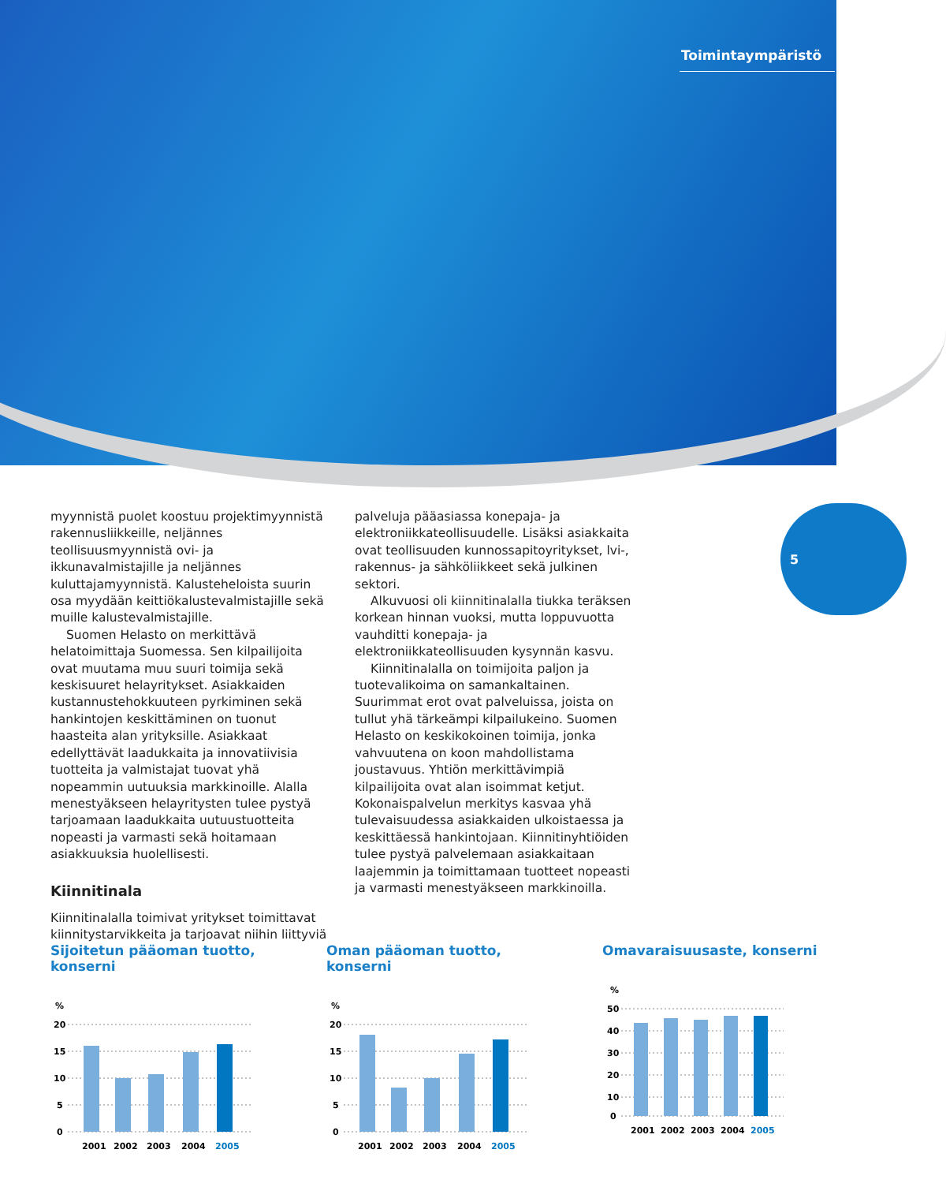Toimintaympäristö
5
myynnistä puolet koostuu projektimyynnistä rakennusliikkeille, neljännes teollisuusmyynnistä ovi- ja ikkunavalmistajille ja neljännes kuluttajamyynnistä. Kalusteheloista suurin osa myydään keittiökalustevalmistajille sekä muille kalustevalmistajille.
Suomen Helasto on merkittävä helatoimittaja Suomessa. Sen kilpailijoita ovat muutama muu suuri toimija sekä keskisuuret helayritykset. Asiakkaiden kustannustehokkuuteen pyrkiminen sekä hankintojen keskittäminen on tuonut haasteita alan yrityksille. Asiakkaat edellyttävät laadukkaita ja innovatiivisia tuotteita ja valmistajat tuovat yhä nopeammin uutuuksia markkinoille. Alalla menestyäkseen helayritysten tulee pystyä tarjoamaan laadukkaita uutuustuotteita nopeasti ja varmasti sekä hoitamaan asiakkuuksia huolellisesti.
Kiinnitinala
Kiinnitinalalla toimivat yritykset toimittavat kiinnitystarvikkeita ja tarjoavat niihin liittyviä
palveluja pääasiassa konepaja- ja elektroniikkateollisuudelle. Lisäksi asiakkaita ovat teollisuuden kunnossapitoyritykset, lvi-, rakennus- ja sähköliikkeet sekä julkinen sektori.
Alkuvuosi oli kiinnitinalalla tiukka teräksen korkean hinnan vuoksi, mutta loppuvuotta vauhditti konepaja- ja elektroniikkateollisuuden kysynnän kasvu.
Kiinnitinalalla on toimijoita paljon ja tuotevalikoima on samankaltainen. Suurimmat erot ovat palveluissa, joista on tullut yhä tärkeämpi kilpailukeino. Suomen Helasto on keskikokoinen toimija, jonka vahvuutena on koon mahdollistama joustavuus. Yhtiön merkittävimpiä kilpailijoita ovat alan isoimmat ketjut. Kokonaispalvelun merkitys kasvaa yhä tulevaisuudessa asiakkaiden ulkoistaessa ja keskittäessä hankintojaan. Kiinnitinyhtiöiden tulee pystyä palvelemaan asiakkaitaan laajemmin ja toimittamaan tuotteet nopeasti ja varmasti menestyäkseen markkinoilla.
Sijoitetun pääoman tuotto, konserni
%
20
15
10
5
0
2001
2002
2003
2004
2005
Oman pääoman tuotto, konserni
%
20
15
10
5
0
2001
2002
2003
2004
2005
Omavaraisuusaste, konserni
%
50
40
30
20
10
0
2001
2002
2003
2004
2005